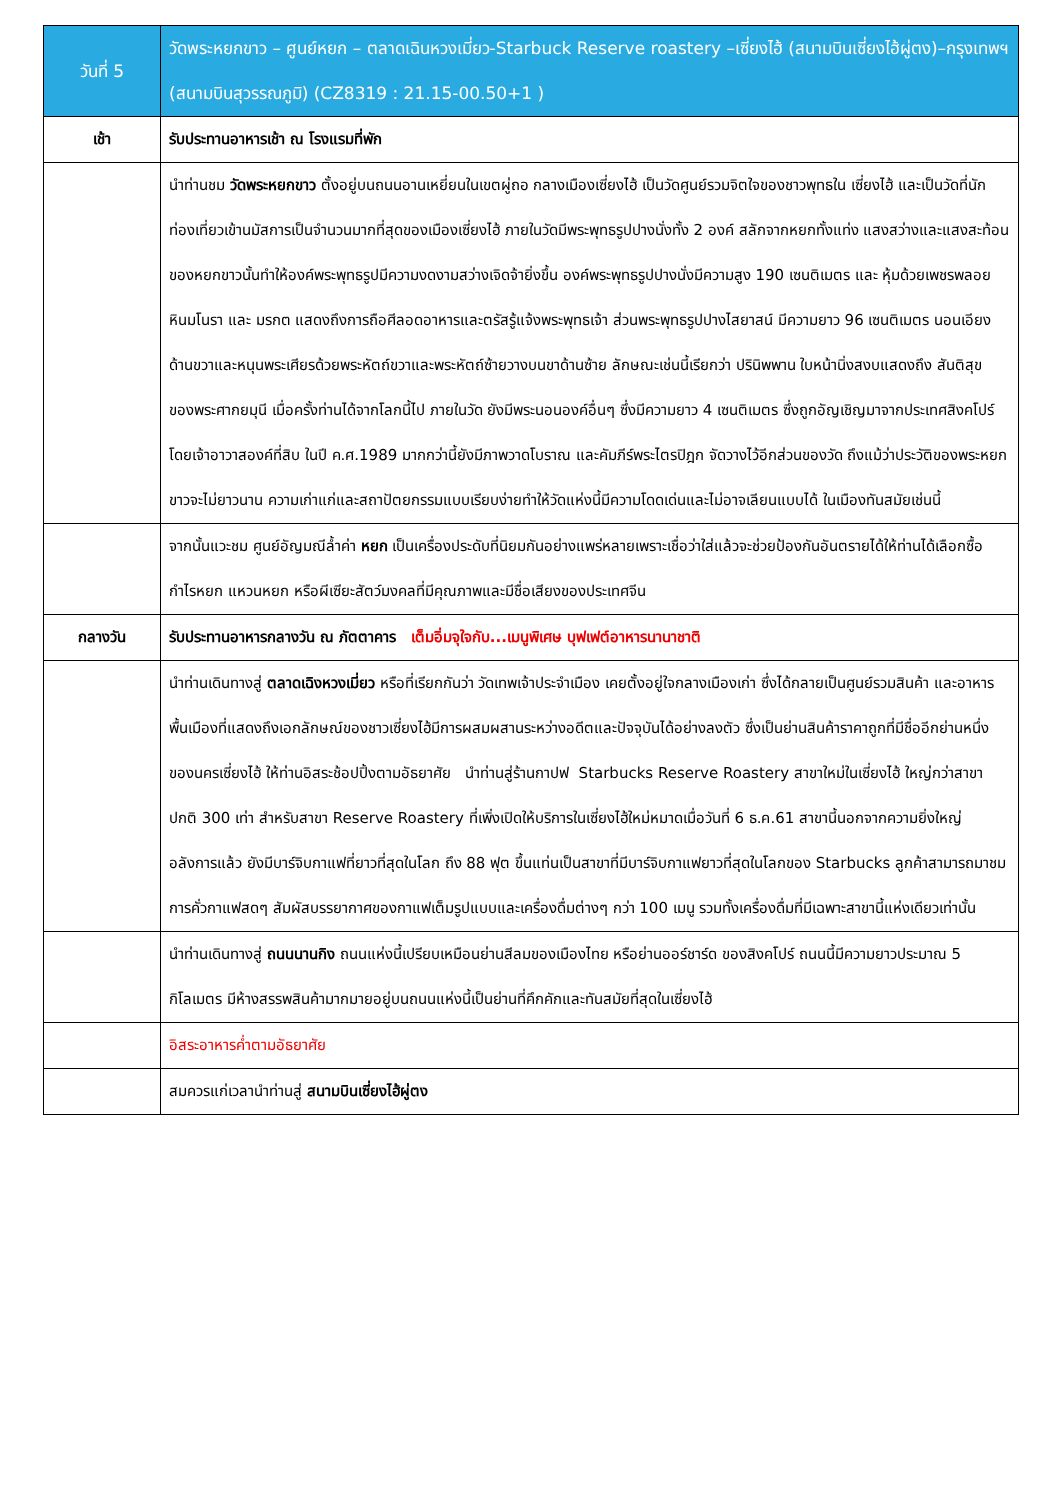| วันที่ 5 | วัดพระหยกขาว – ศูนย์หยก – ตลาดเฉินหวงเมี่ยว-Starbuck Reserve roastery –เซี่ยงไฮ้ (สนามบินเซี่ยงไฮ้ผู่ตง)–กรุงเทพฯ (สนามบินสุวรรณภูมิ) (CZ8319 : 21.15-00.50+1 ) |
| เช้า | รับประทานอาหารเช้า ณ โรงแรมที่พัก |
| | นำท่านชม วัดพระหยกขาว ตั้งอยู่บนถนนอานเหยี่ยนในเขตผู่ถอ กลางเมืองเซี่ยงไฮ้ เป็นวัดศูนย์รวมจิตใจของชาวพุทธใน เซี่ยงไฮ้ และเป็นวัดที่นักท่องเที่ยวเข้านมัสการเป็นจำนวนมากที่สุดของเมืองเซี่ยงไฮ้ ภายในวัดมีพระพุทธรูปปางนั่งทั้ง 2 องค์ สลักจากหยกทั้งแท่ง แสงสว่างและแสงสะท้อนของหยกขาวนั้นทำให้องค์พระพุทธรูปมีความงดงามสว่างเจิดจ้ายิ่งขึ้น องค์พระพุทธรูปปางนั่งมีความสูง 190 เซนติเมตร และ หุ้มด้วยเพชรพลอย หินมโนรา และ มรกต แสดงถึงการถือศีลอดอาหารและตรัสรู้แจ้งพระพุทธเจ้า ส่วนพระพุทธรูปปางไสยาสน์ มีความยาว 96 เซนติเมตร นอนเอียงด้านขวาและหนุนพระเศียรด้วยพระหัตถ์ขวาและพระหัตถ์ซ้ายวางบนขาด้านซ้าย ลักษณะเช่นนี้เรียกว่า ปรินิพพาน ใบหน้านิ่งสงบแสดงถึง สันติสุข ของพระศากยมุนี เมื่อครั้งท่านได้จากโลกนี้ไป ภายในวัด ยังมีพระนอนองค์อื่นๆ ซึ่งมีความยาว 4 เซนติเมตร ซึ่งถูกอัญเชิญมาจากประเทศสิงคโปร์ โดยเจ้าอาวาสองค์ที่สิบ ในปี ค.ศ.1989 มากกว่านี้ยังมีภาพวาดโบราณ และคัมภีร์พระไตรปิฎก จัดวางไว้อีกส่วนของวัด ถึงแม้ว่าประวัติของพระหยกขาวจะไม่ยาวนาน ความเก่าแก่และสถาปัตยกรรมแบบเรียบง่ายทำให้วัดแห่งนี้มีความโดดเด่นและไม่อาจเลียนแบบได้ ในเมืองทันสมัยเช่นนี้ |
| | จากนั้นแวะชม ศูนย์อัญมณีล้ำค่า หยก เป็นเครื่องประดับที่นิยมกันอย่างแพร่หลายเพราะเชื่อว่าใส่แล้วจะช่วยป้องกันอันตรายได้ให้ท่านได้เลือกซื้อกำไรหยก แหวนหยก หรือผีเซียะสัตว์มงคลที่มีคุณภาพและมีชื่อเสียงของประเทศจีน |
| กลางวัน | รับประทานอาหารกลางวัน ณ ภัตตาคาร เต็มอิ่มจุใจกับ...เมนูพิเศษ บุฟเฟต์อาหารนานาชาติ |
| | นำท่านเดินทางสู่ ตลาดเฉิงหวงเมี่ยว หรือที่เรียกกันว่า วัดเทพเจ้าประจำเมือง เคยตั้งอยู่ใจกลางเมืองเก่า ซึ่งได้กลายเป็นศูนย์รวมสินค้า และอาหารพื้นเมืองที่แสดงถึงเอกลักษณ์ของชาวเซี่ยงไฮ้มีการผสมผสานระหว่างอดีตและปัจจุบันได้อย่างลงตัว ซึ่งเป็นย่านสินค้าราคาถูกที่มีชื่ออีกย่านหนึ่งของนครเซี่ยงไฮ้ ให้ท่านอิสระช้อปปิ้งตามอัธยาศัย นำท่านสู่ร้านกาปฟ Starbucks Reserve Roastery สาขาใหม่ในเซี่ยงไฮ้ ใหญ่กว่าสาขาปกติ 300 เท่า สำหรับสาขา Reserve Roastery ที่เพิ่งเปิดให้บริการในเซี่ยงไฮ้ใหม่หมาดเมื่อวันที่ 6 ธ.ค.61 สาขานี้นอกจากความยิ่งใหญ่อลังการแล้ว ยังมีบาร์จิบกาแฟที่ยาวที่สุดในโลก ถึง 88 ฟุต ขึ้นแท่นเป็นสาขาที่มีบาร์จิบกาแฟยาวที่สุดในโลกของ Starbucks ลูกค้าสามารถมาชมการคั่วกาแฟสดๆ สัมผัสบรรยากาศของกาแฟเต็มรูปแบบและเครื่องดื่มต่างๆ กว่า 100 เมนู รวมทั้งเครื่องดื่มที่มีเฉพาะสาขานี้แห่งเดียวเท่านั้น |
| | นำท่านเดินทางสู่ ถนนนานกิง ถนนแห่งนี้เปรียบเหมือนย่านสีลมของเมืองไทย หรือย่านออร์ชาร์ด ของสิงคโปร์ ถนนนี้มีความยาวประมาณ 5 กิโลเมตร มีห้างสรรพสินค้ามากมายอยู่บนถนนแห่งนี้เป็นย่านที่คึกคักและทันสมัยที่สุดในเซี่ยงไฮ้ |
| | อิสระอาหารค่ำตามอัธยาศัย |
| | สมควรแก่เวลานำท่านสู่ สนามบินเซี่ยงไฮ้ผู่ตง |